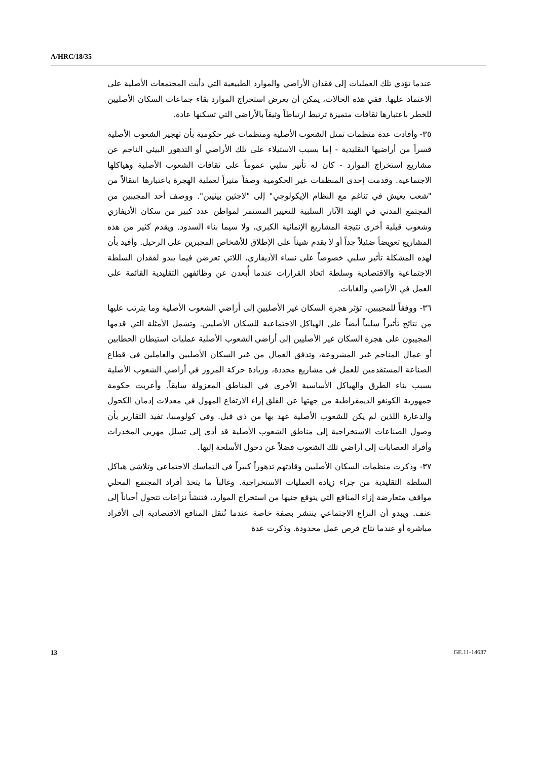A/HRC/18/35
عندما تؤدي تلك العمليات إلى فقدان الأراضي والموارد الطبيعية التي دأبت المجتمعات الأصلية على الاعتماد عليها. ففي هذه الحالات، يمكن أن يعرض استخراج الموارد بقاء جماعات السكان الأصليين للخطر باعتبارها ثقافات متميزة ترتبط ارتباطاً وثيقاً بالأراضي التي تسكنها عادة.
٣٥- وأفادت عدة منظمات تمثل الشعوب الأصلية ومنظمات غير حكومية بأن تهجير الشعوب الأصلية قسراً من أراضيها التقليدية - إما بسبب الاستيلاء على تلك الأراضي أو التدهور البيئي الناجم عن مشاريع استخراج الموارد - كان له تأثير سلبي عموماً على ثقافات الشعوب الأصلية وهياكلها الاجتماعية. وقدمت إحدى المنظمات غير الحكومية وصفاً مثيراً لعملية الهجرة باعتبارها انتقالاً من "شعب يعيش في تناغم مع النظام الإيكولوجي" إلى "لاجئين بيئيين". ووصف أحد المجيبين من المجتمع المدني في الهند الآثار السلبية للتغيير المستمر لمواطن عدد كبير من سكان الأديفازي وشعوب قبلية أخرى نتيجة المشاريع الإنمائية الكبرى، ولا سيما بناء السدود. ويقدم كثير من هذه المشاريع تعويضاً ضئيلاً جداً أو لا يقدم شيئاً على الإطلاق للأشخاص المجبرين على الرحيل. وأفيد بأن لهذه المشكلة تأثير سلبي خصوصاً على نساء الأديفازي، اللاتي تعرضن فيما يبدو لفقدان السلطة الاجتماعية والاقتصادية وسلطة اتخاذ القرارات عندما أُبعدن عن وظائفهن التقليدية القائمة على العمل في الأراضي والغابات.
٣٦- ووفقاً للمجيبين، تؤثر هجرة السكان غير الأصليين إلى أراضي الشعوب الأصلية وما يترتب عليها من نتائج تأثيراً سلبياً أيضاً على الهياكل الاجتماعية للسكان الأصليين. وتشمل الأمثلة التي قدمها المجيبون على هجرة السكان غير الأصليين إلى أراضي الشعوب الأصلية عمليات استيطان الحطابين أو عمال المناجم غير المشروعة، وتدفق العمال من غير السكان الأصليين والعاملين في قطاع الصناعة المستقدمين للعمل في مشاريع محددة، وزيادة حركة المرور في أراضي الشعوب الأصلية بسبب بناء الطرق والهياكل الأساسية الأخرى في المناطق المعزولة سابقاً. وأعربت حكومة جمهورية الكونغو الديمقراطية من جهتها عن القلق إزاء الارتفاع المهول في معدلات إدمان الكحول والدعارة اللذين لم يكن للشعوب الأصلية عهد بها من ذي قبل. وفي كولومبيا، تفيد التقارير بأن وصول الصناعات الاستخراجية إلى مناطق الشعوب الأصلية قد أدى إلى تسلل مهربي المخدرات وأفراد العصابات إلى أراضي تلك الشعوب فضلاً عن دخول الأسلحة إليها.
٣٧- وذكرت منظمات السكان الأصليين وقادتهم تدهوراً كبيراً في التماسك الاجتماعي وتلاشي هياكل السلطة التقليدية من جراء زيادة العمليات الاستخراجية. وغالباً ما يتخذ أفراد المجتمع المحلي مواقف متعارضة إزاء المنافع التي يتوقع جنيها من استخراج الموارد، فتنشأ نزاعات تتحول أحياناً إلى عنف. ويبدو أن النزاع الاجتماعي ينتشر بصفة خاصة عندما تُنقل المنافع الاقتصادية إلى الأفراد مباشرة أو عندما تتاح فرص عمل محدودة. وذكرت عدة
13 GE.11-14637